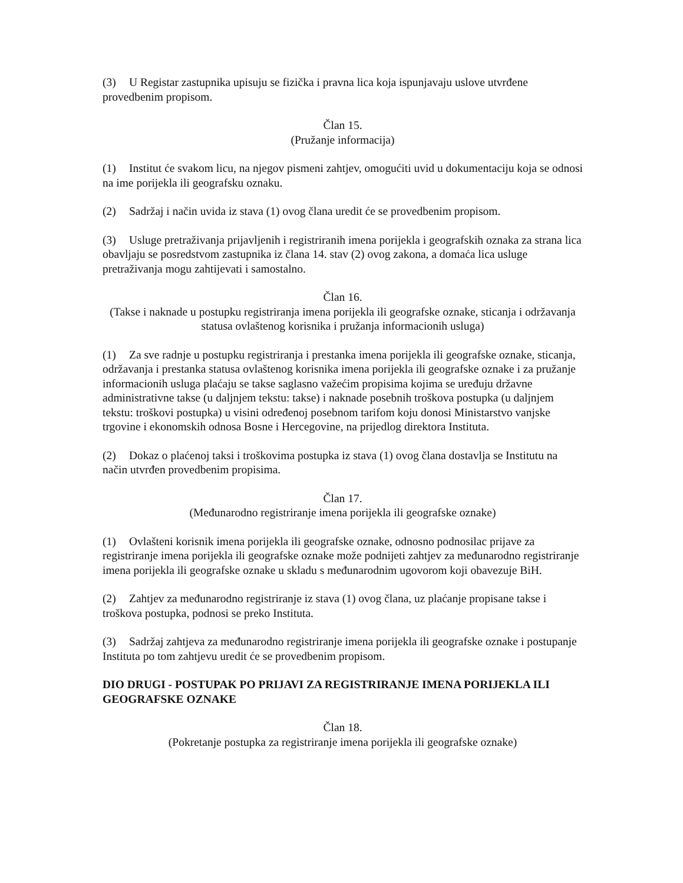(3) U Registar zastupnika upisuju se fizička i pravna lica koja ispunjavaju uslove utvrđene provedbenim propisom.
Član 15.
(Pružanje informacija)
(1) Institut će svakom licu, na njegov pismeni zahtjev, omogućiti uvid u dokumentaciju koja se odnosi na ime porijekla ili geografsku oznaku.
(2) Sadržaj i način uvida iz stava (1) ovog člana uredit će se provedbenim propisom.
(3) Usluge pretraživanja prijavljenih i registriranih imena porijekla i geografskih oznaka za strana lica obavljaju se posredstvom zastupnika iz člana 14. stav (2) ovog zakona, a domaća lica usluge pretraživanja mogu zahtijevati i samostalno.
Član 16.
(Takse i naknade u postupku registriranja imena porijekla ili geografske oznake, sticanja i održavanja statusa ovlaštenog korisnika i pružanja informacionih usluga)
(1) Za sve radnje u postupku registriranja i prestanka imena porijekla ili geografske oznake, sticanja, održavanja i prestanka statusa ovlaštenog korisnika imena porijekla ili geografske oznake i za pružanje informacionih usluga plaćaju se takse saglasno važećim propisima kojima se uređuju državne administrativne takse (u daljnjem tekstu: takse) i naknade posebnih troškova postupka (u daljnjem tekstu: troškovi postupka) u visini određenoj posebnom tarifom koju donosi Ministarstvo vanjske trgovine i ekonomskih odnosa Bosne i Hercegovine, na prijedlog direktora Instituta.
(2) Dokaz o plaćenoj taksi i troškovima postupka iz stava (1) ovog člana dostavlja se Institutu na način utvrđen provedbenim propisima.
Član 17.
(Međunarodno registriranje imena porijekla ili geografske oznake)
(1) Ovlašteni korisnik imena porijekla ili geografske oznake, odnosno podnosilac prijave za registriranje imena porijekla ili geografske oznake može podnijeti zahtjev za međunarodno registriranje imena porijekla ili geografske oznake u skladu s međunarodnim ugovorom koji obavezuje BiH.
(2) Zahtjev za međunarodno registriranje iz stava (1) ovog člana, uz plaćanje propisane takse i troškova postupka, podnosi se preko Instituta.
(3) Sadržaj zahtjeva za međunarodno registriranje imena porijekla ili geografske oznake i postupanje Instituta po tom zahtjevu uredit će se provedbenim propisom.
DIO DRUGI - POSTUPAK PO PRIJAVI ZA REGISTRIRANJE IMENA PORIJEKLA ILI GEOGRAFSKE OZNAKE
Član 18.
(Pokretanje postupka za registriranje imena porijekla ili geografske oznake)